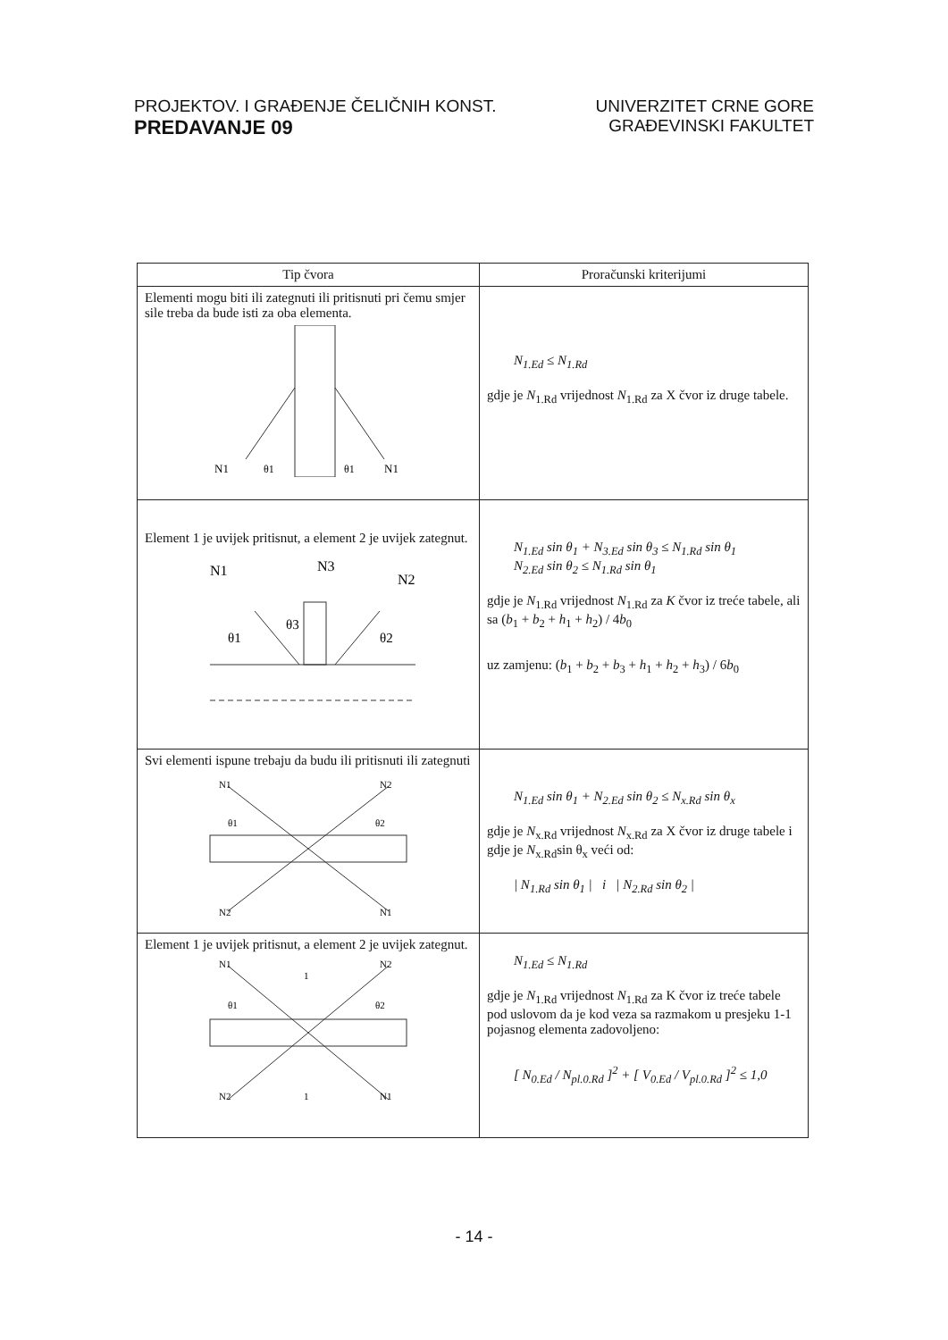PROJEKTOV. I GRAĐENJE ČELIČNIH KONST.
PREDAVANJE 09
UNIVERZITET CRNE GORE
GRAĐEVINSKI FAKULTET
| Tip čvora | Proračunski kriterijumi |
| --- | --- |
| Elementi mogu biti ili zategnuti ili pritisnuti pri čemu smjer sile treba da bude isti za oba elementa. N1 θ1 θ1 N1 | N<sub>1.Ed</sub> ≤ N<sub>1.Rd</sub> gdje je N<sub>1.Rd</sub> vrijednost N<sub>1.Rd</sub> za X čvor iz druge tabele. |
| Element 1 je uvijek pritisnut, a element 2 je uvijek zategnut. N1 N3 N2 θ1 θ3 θ2 | N<sub>1.Ed</sub> sin θ<sub>1</sub> + N<sub>3.Ed</sub> sin θ<sub>3</sub> ≤ N<sub>1.Rd</sub> sin θ<sub>1</sub> N<sub>2.Ed</sub> sin θ<sub>2</sub> ≤ N<sub>1.Rd</sub> sin θ<sub>1</sub> gdje je N<sub>1.Rd</sub> vrijednost N<sub>1.Rd</sub> za K čvor iz treće tabele, ali sa ( b<sub>1</sub> + b<sub>2</sub> + h<sub>1</sub> + h<sub>2</sub>) / 4 b<sub>0</sub> uz zamjenu: ( b<sub>1</sub> + b<sub>2</sub> + b<sub>3</sub> + h<sub>1</sub> + h<sub>2</sub> + h<sub>3</sub>) / 6 b<sub>0</sub> |
| Svi elementi ispune trebaju da budu ili pritisnuti ili zategnuti N1 N2 N2 N1 θ1 θ2 | N<sub>1.Ed</sub> sin θ<sub>1</sub> + N<sub>2.Ed</sub> sin θ<sub>2</sub> ≤ N<sub>x.Rd</sub> sin θ<sub>x</sub> gdje je N<sub>x.Rd</sub> vrijednost N<sub>x.Rd</sub> za X čvor iz druge tabele i gdje je N<sub>x.Rd</sub>sin θ<sub>x</sub> veći od: / N<sub>1.Rd</sub> sin θ<sub>1</sub> / i / N<sub>2.Rd</sub> sin θ<sub>2</sub> / |
| Element 1 je uvijek pritisnut, a element 2 je uvijek zategnut. N1 N2 1 1 N2 N1 θ1 θ2 | N<sub>1.Ed</sub> ≤ N<sub>1.Rd</sub> gdje je N<sub>1.Rd</sub> vrijednost N<sub>1.Rd</sub> za K čvor iz treće tabele pod uslovom da je kod veza sa razmakom u presjeku 1-1 pojasnog elementa zadovoljeno: [ N<sub>0.Ed</sub> / N<sub>pl.0.Rd</sub> ]<sup>2</sup> + [ V<sub>0.Ed</sub> / V<sub>pl.0.Rd</sub> ]<sup>2</sup> ≤ 1,0 |
- 14 -